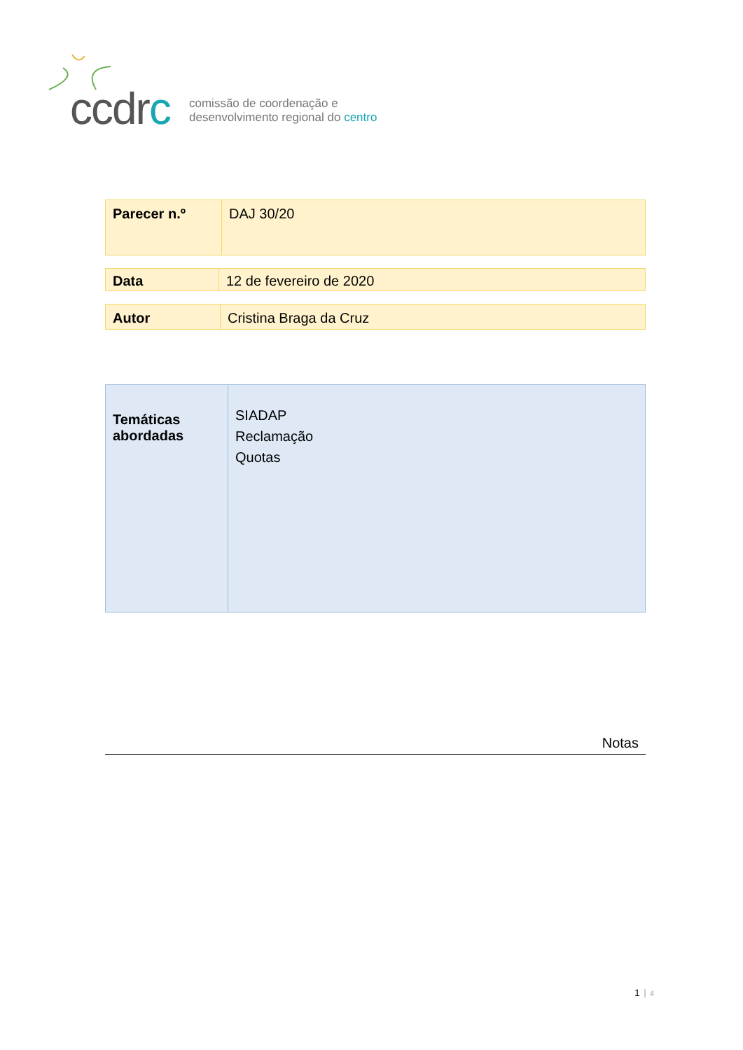ccdrc
comissão de coordenação e
desenvolvimento regional do centro
| Parecer n.º | DAJ 30/20 |
| Data | 12 de fevereiro de 2020 |
| Autor | Cristina Braga da Cruz |
| Temáticas abordadas | SIADAP Reclamação Quotas |
Notas
1 4